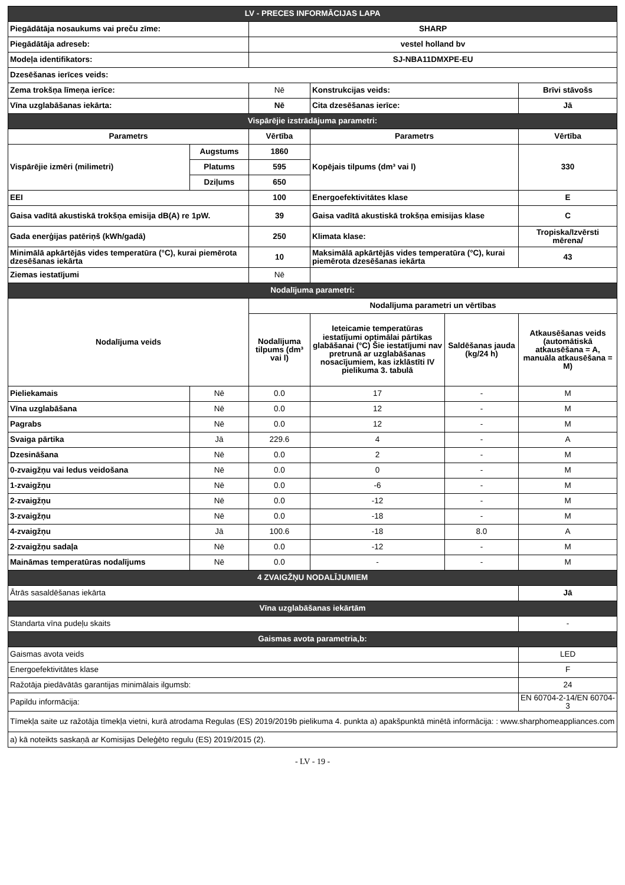| LV - PRECES INFORMĀCIJAS LAPA | | | | | |
| Piegādātāja nosaukums vai preču zīme: | | SHARP | | | |
| Piegādātāja adreseb: | | vestel holland bv | | | |
| Modeļa identifikators: | | SJ-NBA11DMXPE-EU | | | |
| Dzesēšanas ierīces veids: | | | | | |
| Zema trokšņa līmeņa ierīce: | | Nē | Konstrukcijas veids: | | Brīvi stāvošs |
| Vīna uzglabāšanas iekārta: | | Nē | Cita dzesēšanas ierīce: | | Jā |
| Vispārējie izstrādājuma parametri: | | | | | |
| Parametrs | | Vērtība | Parametrs | | Vērtība |
| Vispārējie izmēri (milimetri) | Augstums | 1860 | Kopējais tilpums (dm³ vai l) | | 330 |
| | Platums | 595 | | | |
| | Dziļums | 650 | | | |
| EEI | | 100 | Energoefektivitātes klase | | E |
| Gaisa vadītā akustiskā trokšņa emisija dB(A) re 1pW. | | 39 | Gaisa vadītā akustiskā trokšņa emisijas klase | | C |
| Gada enerģijas patēriņš (kWh/gadā) | | 250 | Klimata klase: | | Tropiska/Izvērsti mērena/ |
| Minimālā apkārtējās vides temperatūra (°C), kurai piemērota dzesēšanas iekārta | | 10 | Maksimālā apkārtējās vides temperatūra (°C), kurai piemērota dzesēšanas iekārta | | 43 |
| Ziemas iestatījumi | | Nē | | | |
| Nodalījuma parametri: | | | | | |
| Nodalījuma veids | | Nodalījuma parametri un vērtības | | | |
| | | Nodalījuma tilpums (dm³ vai l) | Ieteicamie temperatūras iestatījumi optimālai pārtikas glabāšanai (°C) Šie iestatījumi nav pretrunā ar uzglabāšanas nosacījumiem, kas izklāstīti IV pielikuma 3. tabulā | Saldēšanas jauda (kg/24 h) | Atkausēšanas veids (automātiskā atkausēšana = A, manuāla atkausēšana = M) |
| Pieliekamais | Nē | 0.0 | 17 | - | M |
| Vīna uzglabāšana | Nē | 0.0 | 12 | - | M |
| Pagrabs | Nē | 0.0 | 12 | - | M |
| Svaiga pārtika | Jā | 229.6 | 4 | - | A |
| Dzesināšana | Nē | 0.0 | 2 | - | M |
| 0-zvaigžņu vai ledus veidošana | Nē | 0.0 | 0 | - | M |
| 1-zvaigžņu | Nē | 0.0 | -6 | - | M |
| 2-zvaigžņu | Nē | 0.0 | -12 | - | M |
| 3-zvaigžņu | Nē | 0.0 | -18 | - | M |
| 4-zvaigžņu | Jā | 100.6 | -18 | 8.0 | A |
| 2-zvaigžņu sadaļa | Nē | 0.0 | -12 | - | M |
| Maināmas temperatūras nodalījums | Nē | 0.0 | - | - | M |
| 4 ZVAIGŽŅU NODALĪJUMIEM | | | | | |
| Ātrās sasaldēšanas iekārta | | | | | Jā |
| Vīna uzglabāšanas iekārtām | | | | | |
| Standarta vīna pudeļu skaits | | | | | - |
| Gaismas avota parametria,b: | | | | | |
| Gaismas avota veids | | | | | LED |
| Energoefektivitātes klase | | | | | F |
| Ražotāja piedāvātās garantijas minimālais ilgumsb: | | | | | 24 |
| Papildu informācija: | | | | | EN 60704-2-14/EN 60704-3 |
| Tīmekļa saite uz ražotāja tīmekļa vietni, kurā atrodama Regulas (ES) 2019/2019b pielikuma 4. punkta a) apakšpunktā minētā informācija: : www.sharphomeappliances.com | | | | | |
| a) kā noteikts saskaņā ar Komisijas Deleģēto regulu (ES) 2019/2015 (2). | | | | | |
- LV - 19 -